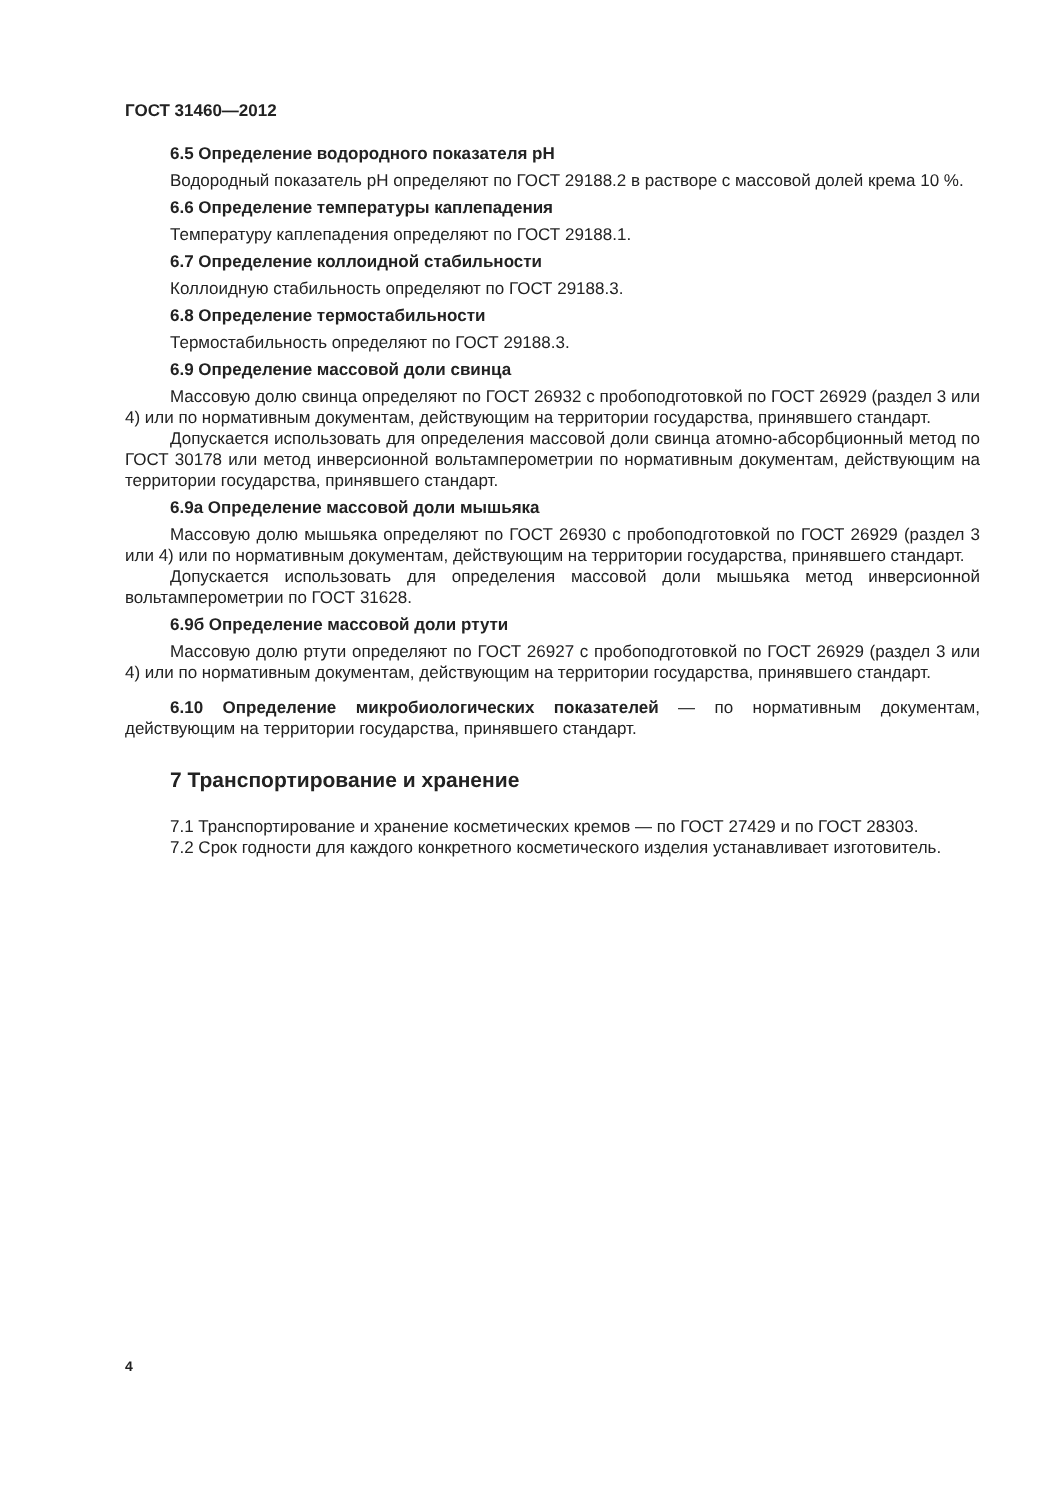ГОСТ 31460—2012
6.5 Определение водородного показателя pH
Водородный показатель pH определяют по ГОСТ 29188.2 в растворе с массовой долей крема 10 %.
6.6 Определение температуры каплепадения
Температуру каплепадения определяют по ГОСТ 29188.1.
6.7 Определение коллоидной стабильности
Коллоидную стабильность определяют по ГОСТ 29188.3.
6.8 Определение термостабильности
Термостабильность определяют по ГОСТ 29188.3.
6.9 Определение массовой доли свинца
Массовую долю свинца определяют по ГОСТ 26932 с пробоподготовкой по ГОСТ 26929 (раздел 3 или 4) или по нормативным документам, действующим на территории государства, принявшего стандарт.
Допускается использовать для определения массовой доли свинца атомно-абсорбционный метод по ГОСТ 30178 или метод инверсионной вольтамперометрии по нормативным документам, действующим на территории государства, принявшего стандарт.
6.9а Определение массовой доли мышьяка
Массовую долю мышьяка определяют по ГОСТ 26930 с пробоподготовкой по ГОСТ 26929 (раздел 3 или 4) или по нормативным документам, действующим на территории государства, принявшего стандарт.
Допускается использовать для определения массовой доли мышьяка метод инверсионной вольтамперометрии по ГОСТ 31628.
6.9б Определение массовой доли ртути
Массовую долю ртути определяют по ГОСТ 26927 с пробоподготовкой по ГОСТ 26929 (раздел 3 или 4) или по нормативным документам, действующим на территории государства, принявшего стандарт.
6.10 Определение микробиологических показателей — по нормативным документам, действующим на территории государства, принявшего стандарт.
7 Транспортирование и хранение
7.1 Транспортирование и хранение косметических кремов — по ГОСТ 27429 и по ГОСТ 28303.
7.2 Срок годности для каждого конкретного косметического изделия устанавливает изготовитель.
4